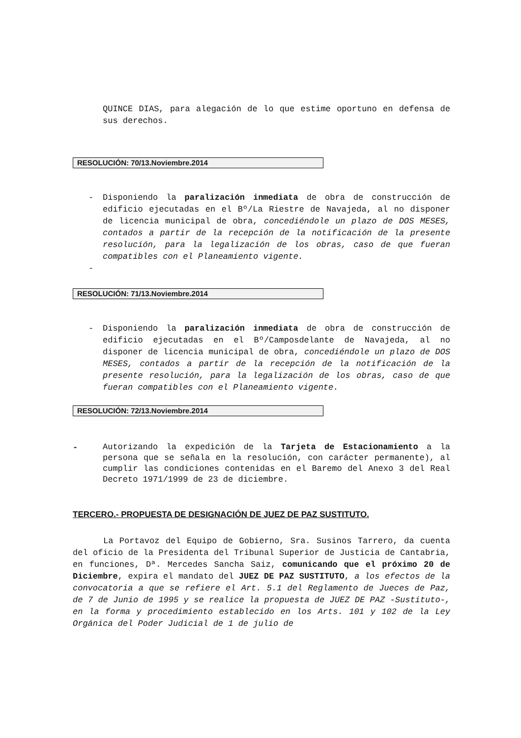QUINCE DIAS, para alegación de lo que estime oportuno en defensa de sus derechos.
RESOLUCIÓN: 70/13.Noviembre.2014
- Disponiendo la paralización inmediata de obra de construcción de edificio ejecutadas en el Bº/La Riestre de Navajeda, al no disponer de licencia municipal de obra, concediéndole un plazo de DOS MESES, contados a partir de la recepción de la notificación de la presente resolución, para la legalización de los obras, caso de que fueran compatibles con el Planeamiento vigente.
-
RESOLUCIÓN: 71/13.Noviembre.2014
- Disponiendo la paralización inmediata de obra de construcción de edificio ejecutadas en el Bº/Camposdelante de Navajeda, al no disponer de licencia municipal de obra, concediéndole un plazo de DOS MESES, contados a partir de la recepción de la notificación de la presente resolución, para la legalización de los obras, caso de que fueran compatibles con el Planeamiento vigente.
RESOLUCIÓN: 72/13.Noviembre.2014
-
Autorizando la expedición de la Tarjeta de Estacionamiento a la persona que se señala en la resolución, con carácter permanente), al cumplir las condiciones contenidas en el Baremo del Anexo 3 del Real Decreto 1971/1999 de 23 de diciembre.
TERCERO.- PROPUESTA DE DESIGNACIÓN DE JUEZ DE PAZ SUSTITUTO.
La Portavoz del Equipo de Gobierno, Sra. Susinos Tarrero, da cuenta del oficio de la Presidenta del Tribunal Superior de Justicia de Cantabria, en funciones, Dª. Mercedes Sancha Saiz, comunicando que el próximo 20 de Diciembre, expira el mandato del JUEZ DE PAZ SUSTITUTO, a los efectos de la convocatoria a que se refiere el Art. 5.1 del Reglamento de Jueces de Paz, de 7 de Junio de 1995 y se realice la propuesta de JUEZ DE PAZ -Sustituto-, en la forma y procedimiento establecido en los Arts. 101 y 102 de la Ley Orgánica del Poder Judicial de 1 de julio de